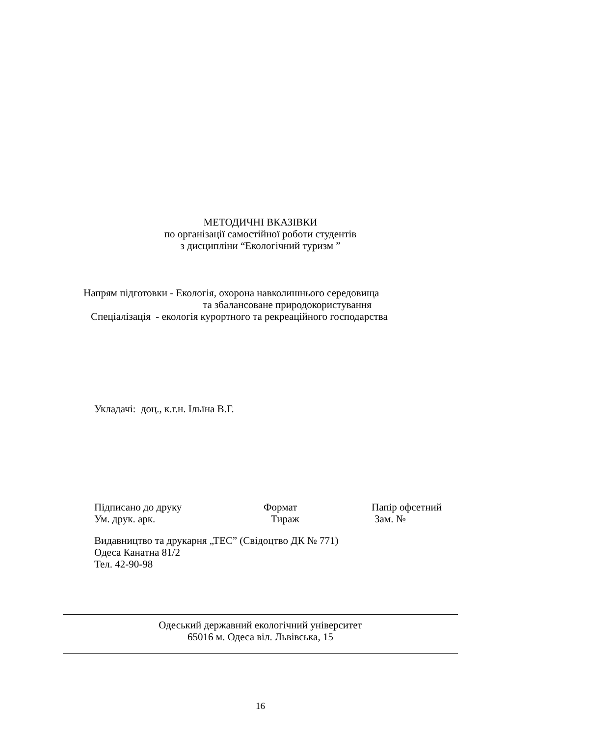МЕТОДИЧНІ ВКАЗІВКИ
по організації самостійної роботи студентів
з дисципліни “Екологічний туризм ”
Напрям підготовки - Екологія, охорона навколишнього середовища
та збалансоване природокористування
Спеціалізація - екологія курортного та рекреаційного господарства
Укладачі: доц., к.г.н. Ільїна В.Г.
Підписано до друку Формат Папір офсетний
Ум. друк. арк. Тираж Зам. №
Видавництво та друкарня „ТЕС” (Свідоцтво ДК № 771)
Одеса Канатна 81/2
Тел. 42-90-98
Одеський державний екологічний університет
65016 м. Одеса віл. Львівська, 15
16